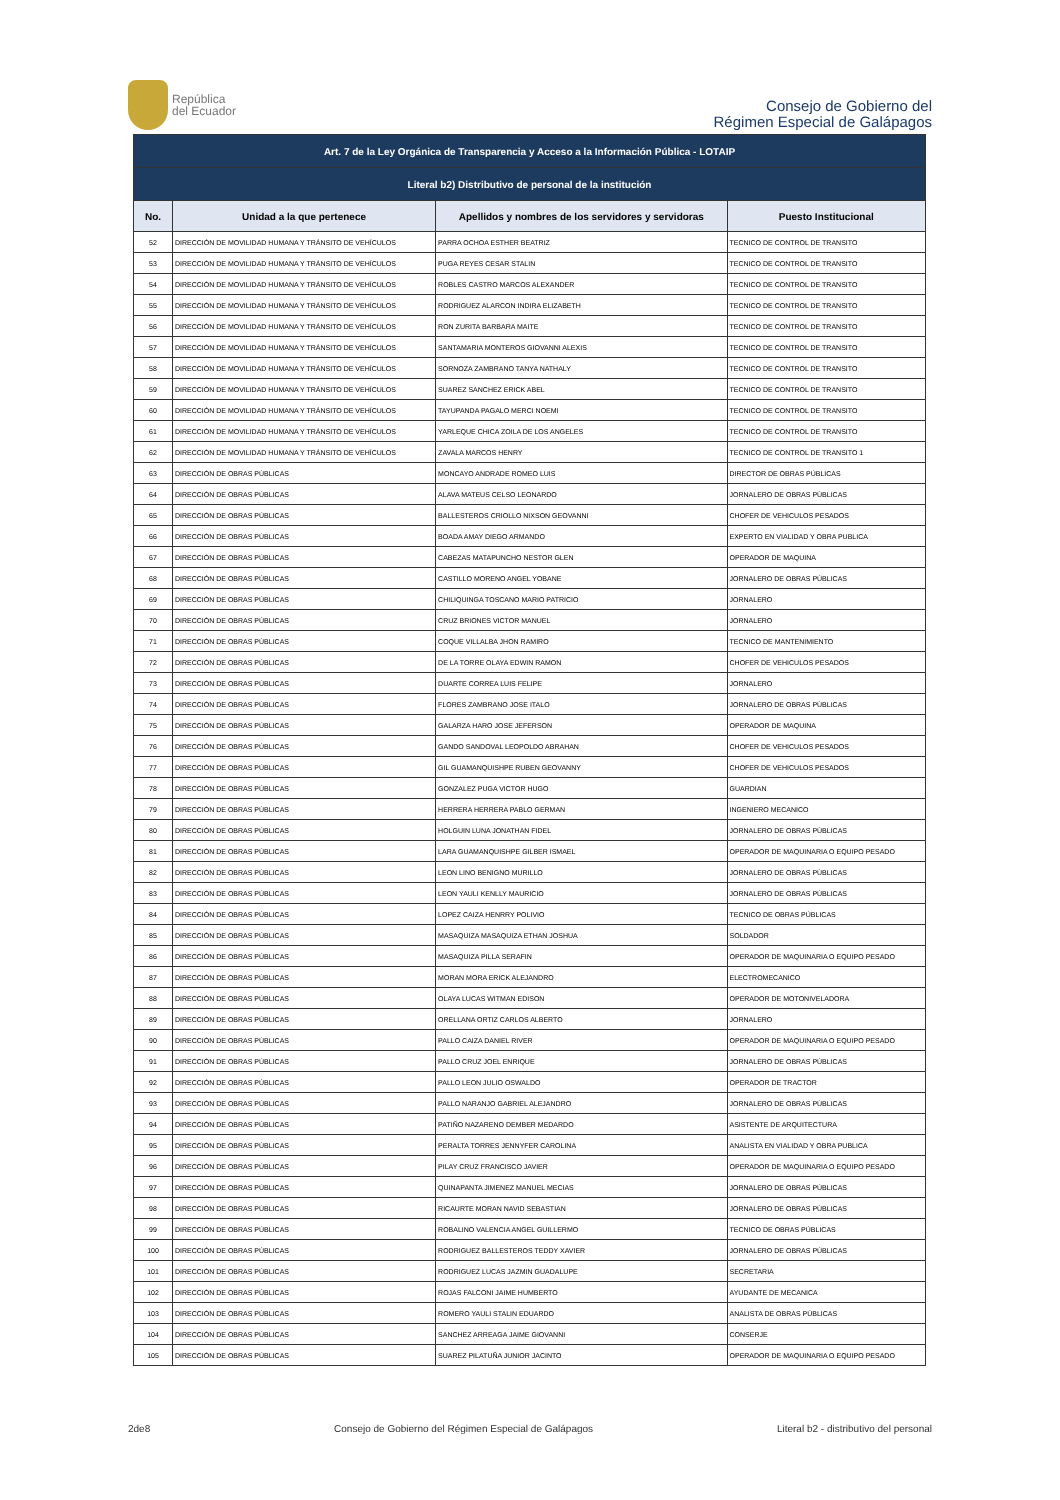República
del Ecuador
Consejo de Gobierno del
Régimen Especial de Galápagos
| Art. 7 de la Ley Orgánica de Transparencia y Acceso a la Información Pública - LOTAIP | | | |
| Literal b2) Distributivo de personal de la institución | | | |
| No. | Unidad a la que pertenece | Apellidos y nombres de los servidores y servidoras | Puesto Institucional |
| 52 | DIRECCIÓN DE MOVILIDAD HUMANA Y TRÁNSITO DE VEHÍCULOS | PARRA OCHOA ESTHER BEATRIZ | TECNICO DE CONTROL DE TRANSITO |
| 53 | DIRECCIÓN DE MOVILIDAD HUMANA Y TRÁNSITO DE VEHÍCULOS | PUGA REYES CESAR STALIN | TECNICO DE CONTROL DE TRANSITO |
| 54 | DIRECCIÓN DE MOVILIDAD HUMANA Y TRÁNSITO DE VEHÍCULOS | ROBLES CASTRO MARCOS ALEXANDER | TECNICO DE CONTROL DE TRANSITO |
| 55 | DIRECCIÓN DE MOVILIDAD HUMANA Y TRÁNSITO DE VEHÍCULOS | RODRIGUEZ ALARCON INDIRA ELIZABETH | TECNICO DE CONTROL DE TRANSITO |
| 56 | DIRECCIÓN DE MOVILIDAD HUMANA Y TRÁNSITO DE VEHÍCULOS | RON ZURITA BARBARA MAITE | TECNICO DE CONTROL DE TRANSITO |
| 57 | DIRECCIÓN DE MOVILIDAD HUMANA Y TRÁNSITO DE VEHÍCULOS | SANTAMARIA MONTEROS GIOVANNI ALEXIS | TECNICO DE CONTROL DE TRANSITO |
| 58 | DIRECCIÓN DE MOVILIDAD HUMANA Y TRÁNSITO DE VEHÍCULOS | SORNOZA ZAMBRANO TANYA NATHALY | TECNICO DE CONTROL DE TRANSITO |
| 59 | DIRECCIÓN DE MOVILIDAD HUMANA Y TRÁNSITO DE VEHÍCULOS | SUAREZ SANCHEZ ERICK ABEL | TECNICO DE CONTROL DE TRANSITO |
| 60 | DIRECCIÓN DE MOVILIDAD HUMANA Y TRÁNSITO DE VEHÍCULOS | TAYUPANDA PAGALO MERCI NOEMI | TECNICO DE CONTROL DE TRANSITO |
| 61 | DIRECCIÓN DE MOVILIDAD HUMANA Y TRÁNSITO DE VEHÍCULOS | YARLEQUE CHICA ZOILA DE LOS ANGELES | TECNICO DE CONTROL DE TRANSITO |
| 62 | DIRECCIÓN DE MOVILIDAD HUMANA Y TRÁNSITO DE VEHÍCULOS | ZAVALA MARCOS HENRY | TECNICO DE CONTROL DE TRANSITO 1 |
| 63 | DIRECCIÓN DE OBRAS PÚBLICAS | MONCAYO ANDRADE ROMEO LUIS | DIRECTOR DE OBRAS PÚBLICAS |
| 64 | DIRECCIÓN DE OBRAS PÚBLICAS | ALAVA MATEUS CELSO LEONARDO | JORNALERO DE OBRAS PÚBLICAS |
| 65 | DIRECCIÓN DE OBRAS PÚBLICAS | BALLESTEROS CRIOLLO NIXSON GEOVANNI | CHOFER DE VEHICULOS PESADOS |
| 66 | DIRECCIÓN DE OBRAS PÚBLICAS | BOADA AMAY DIEGO ARMANDO | EXPERTO EN VIALIDAD Y OBRA PUBLICA |
| 67 | DIRECCIÓN DE OBRAS PÚBLICAS | CABEZAS MATAPUNCHO NESTOR GLEN | OPERADOR DE MAQUINA |
| 68 | DIRECCIÓN DE OBRAS PÚBLICAS | CASTILLO MORENO ANGEL YOBANE | JORNALERO DE OBRAS PÚBLICAS |
| 69 | DIRECCIÓN DE OBRAS PÚBLICAS | CHILIQUINGA TOSCANO MARIO PATRICIO | JORNALERO |
| 70 | DIRECCIÓN DE OBRAS PÚBLICAS | CRUZ BRIONES VICTOR MANUEL | JORNALERO |
| 71 | DIRECCIÓN DE OBRAS PÚBLICAS | COQUE VILLALBA JHON RAMIRO | TECNICO DE MANTENIMIENTO |
| 72 | DIRECCIÓN DE OBRAS PÚBLICAS | DE LA TORRE OLAYA EDWIN RAMON | CHOFER DE VEHICULOS PESADOS |
| 73 | DIRECCIÓN DE OBRAS PÚBLICAS | DUARTE CORREA LUIS FELIPE | JORNALERO |
| 74 | DIRECCIÓN DE OBRAS PÚBLICAS | FLORES ZAMBRANO JOSE ITALO | JORNALERO DE OBRAS PÚBLICAS |
| 75 | DIRECCIÓN DE OBRAS PÚBLICAS | GALARZA HARO JOSE JEFERSON | OPERADOR DE MAQUINA |
| 76 | DIRECCIÓN DE OBRAS PÚBLICAS | GANDO SANDOVAL LEOPOLDO ABRAHAN | CHOFER DE VEHICULOS PESADOS |
| 77 | DIRECCIÓN DE OBRAS PÚBLICAS | GIL GUAMANQUISHPE RUBEN GEOVANNY | CHOFER DE VEHICULOS PESADOS |
| 78 | DIRECCIÓN DE OBRAS PÚBLICAS | GONZALEZ PUGA VICTOR HUGO | GUARDIAN |
| 79 | DIRECCIÓN DE OBRAS PÚBLICAS | HERRERA HERRERA PABLO GERMAN | INGENIERO MECANICO |
| 80 | DIRECCIÓN DE OBRAS PÚBLICAS | HOLGUIN LUNA JONATHAN FIDEL | JORNALERO DE OBRAS PÚBLICAS |
| 81 | DIRECCIÓN DE OBRAS PÚBLICAS | LARA GUAMANQUISHPE GILBER ISMAEL | OPERADOR DE MAQUINARIA O EQUIPO PESADO |
| 82 | DIRECCIÓN DE OBRAS PÚBLICAS | LEON LINO BENIGNO MURILLO | JORNALERO DE OBRAS PÚBLICAS |
| 83 | DIRECCIÓN DE OBRAS PÚBLICAS | LEON YAULI KENLLY MAURICIO | JORNALERO DE OBRAS PÚBLICAS |
| 84 | DIRECCIÓN DE OBRAS PÚBLICAS | LOPEZ CAIZA HENRRY POLIVIO | TECNICO DE OBRAS PÚBLICAS |
| 85 | DIRECCIÓN DE OBRAS PÚBLICAS | MASAQUIZA MASAQUIZA ETHAN JOSHUA | SOLDADOR |
| 86 | DIRECCIÓN DE OBRAS PÚBLICAS | MASAQUIZA PILLA SERAFIN | OPERADOR DE MAQUINARIA O EQUIPO PESADO |
| 87 | DIRECCIÓN DE OBRAS PÚBLICAS | MORAN MORA ERICK ALEJANDRO | ELECTROMECANICO |
| 88 | DIRECCIÓN DE OBRAS PÚBLICAS | OLAYA LUCAS WITMAN EDISON | OPERADOR DE MOTONIVELADORA |
| 89 | DIRECCIÓN DE OBRAS PÚBLICAS | ORELLANA ORTIZ CARLOS ALBERTO | JORNALERO |
| 90 | DIRECCIÓN DE OBRAS PÚBLICAS | PALLO CAIZA DANIEL RIVER | OPERADOR DE MAQUINARIA O EQUIPO PESADO |
| 91 | DIRECCIÓN DE OBRAS PÚBLICAS | PALLO CRUZ JOEL ENRIQUE | JORNALERO DE OBRAS PÚBLICAS |
| 92 | DIRECCIÓN DE OBRAS PÚBLICAS | PALLO LEON JULIO OSWALDO | OPERADOR DE TRACTOR |
| 93 | DIRECCIÓN DE OBRAS PÚBLICAS | PALLO NARANJO GABRIEL ALEJANDRO | JORNALERO DE OBRAS PÚBLICAS |
| 94 | DIRECCIÓN DE OBRAS PÚBLICAS | PATIÑO NAZARENO DEMBER MEDARDO | ASISTENTE DE ARQUITECTURA |
| 95 | DIRECCIÓN DE OBRAS PÚBLICAS | PERALTA TORRES JENNYFER CAROLINA | ANALISTA EN VIALIDAD Y OBRA PUBLICA |
| 96 | DIRECCIÓN DE OBRAS PÚBLICAS | PILAY CRUZ FRANCISCO JAVIER | OPERADOR DE MAQUINARIA O EQUIPO PESADO |
| 97 | DIRECCIÓN DE OBRAS PÚBLICAS | QUINAPANTA JIMENEZ MANUEL MECIAS | JORNALERO DE OBRAS PÚBLICAS |
| 98 | DIRECCIÓN DE OBRAS PÚBLICAS | RICAURTE MORAN NAVID SEBASTIAN | JORNALERO DE OBRAS PÚBLICAS |
| 99 | DIRECCIÓN DE OBRAS PÚBLICAS | ROBALINO VALENCIA ANGEL GUILLERMO | TECNICO DE OBRAS PÚBLICAS |
| 100 | DIRECCIÓN DE OBRAS PÚBLICAS | RODRIGUEZ BALLESTEROS TEDDY XAVIER | JORNALERO DE OBRAS PÚBLICAS |
| 101 | DIRECCIÓN DE OBRAS PÚBLICAS | RODRIGUEZ LUCAS JAZMIN GUADALUPE | SECRETARIA |
| 102 | DIRECCIÓN DE OBRAS PÚBLICAS | ROJAS FALCONI JAIME HUMBERTO | AYUDANTE DE MECANICA |
| 103 | DIRECCIÓN DE OBRAS PÚBLICAS | ROMERO YAULI STALIN EDUARDO | ANALISTA DE OBRAS PÚBLICAS |
| 104 | DIRECCIÓN DE OBRAS PÚBLICAS | SANCHEZ ARREAGA JAIME GIOVANNI | CONSERJE |
| 105 | DIRECCIÓN DE OBRAS PÚBLICAS | SUAREZ PILATUÑA JUNIOR JACINTO | OPERADOR DE MAQUINARIA O EQUIPO PESADO |
2de8 Consejo de Gobierno del Régimen Especial de Galápagos Literal b2 - distributivo del personal